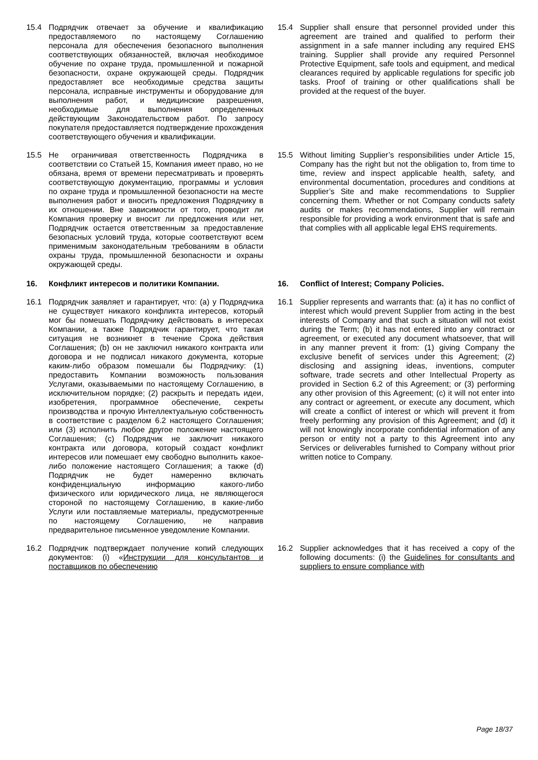15.4 Подрядчик отвечает за обучение и квалификацию предоставляемого по настоящему Соглашению персонала для обеспечения безопасного выполнения соответствующих обязанностей, включая необходимое обучение по охране труда, промышленной и пожарной безопасности, охране окружающей среды. Подрядчик предоставляет все необходимые средства защиты персонала, исправные инструменты и оборудование для выполнения работ, и медицинские разрешения, необходимые для выполнения определенных действующим Законодательством работ. По запросу покупателя предоставляется подтверждение прохождения соответствующего обучения и квалификации.
15.4 Supplier shall ensure that personnel provided under this agreement are trained and qualified to perform their assignment in a safe manner including any required EHS training. Supplier shall provide any required Personnel Protective Equipment, safe tools and equipment, and medical clearances required by applicable regulations for specific job tasks. Proof of training or other qualifications shall be provided at the request of the buyer.
15.5 Не ограничивая ответственность Подрядчика в соответствии со Статьей 15, Компания имеет право, но не обязана, время от времени пересматривать и проверять соответствующую документацию, программы и условия по охране труда и промышленной безопасности на месте выполнения работ и вносить предложения Подрядчику в их отношении. Вне зависимости от того, проводит ли Компания проверку и вносит ли предложения или нет, Подрядчик остается ответственным за предоставление безопасных условий труда, которые соответствуют всем применимым законодательным требованиям в области охраны труда, промышленной безопасности и охраны окружающей среды.
15.5 Without limiting Supplier’s responsibilities under Article 15, Company has the right but not the obligation to, from time to time, review and inspect applicable health, safety, and environmental documentation, procedures and conditions at Supplier’s Site and make recommendations to Supplier concerning them. Whether or not Company conducts safety audits or makes recommendations, Supplier will remain responsible for providing a work environment that is safe and that complies with all applicable legal EHS requirements.
16. Конфликт интересов и политики Компании. 16. Conflict of Interest; Company Policies.
16.1 Подрядчик заявляет и гарантирует, что: (a) у Подрядчика не существует никакого конфликта интересов, который мог бы помешать Подрядчику действовать в интересах Компании, а также Подрядчик гарантирует, что такая ситуация не возникнет в течение Срока действия Соглашения; (b) он не заключил никакого контракта или договора и не подписал никакого документа, которые каким-либо образом помешали бы Подрядчику: (1) предоставить Компании возможность пользования Услугами, оказываемыми по настоящему Соглашению, в исключительном порядке; (2) раскрыть и передать идеи, изобретения, программное обеспечение, секреты производства и прочую Интеллектуальную собственность в соответствие с разделом 6.2 настоящего Соглашения; или (3) исполнить любое другое положение настоящего Соглашения; (c) Подрядчик не заключит никакого контракта или договора, который создаст конфликт интересов или помешает ему свободно выполнить какое-либо положение настоящего Соглашения; а также (d) Подрядчик не будет намеренно включать конфиденциальную информацию какого-либо физического или юридического лица, не являющегося стороной по настоящему Соглашению, в какие-либо Услуги или поставляемые материалы, предусмотренные по настоящему Соглашению, не направив предварительное письменное уведомление Компании.
16.1 Supplier represents and warrants that: (a) it has no conflict of interest which would prevent Supplier from acting in the best interests of Company and that such a situation will not exist during the Term; (b) it has not entered into any contract or agreement, or executed any document whatsoever, that will in any manner prevent it from: (1) giving Company the exclusive benefit of services under this Agreement; (2) disclosing and assigning ideas, inventions, computer software, trade secrets and other Intellectual Property as provided in Section 6.2 of this Agreement; or (3) performing any other provision of this Agreement; (c) it will not enter into any contract or agreement, or execute any document, which will create a conflict of interest or which will prevent it from freely performing any provision of this Agreement; and (d) it will not knowingly incorporate confidential information of any person or entity not a party to this Agreement into any Services or deliverables furnished to Company without prior written notice to Company.
16.2 Подрядчик подтверждает получение копий следующих документов: (i) «Инструкции для консультантов и поставщиков по обеспечению
16.2 Supplier acknowledges that it has received a copy of the following documents: (i) the Guidelines for consultants and suppliers to ensure compliance with
Page 18/37